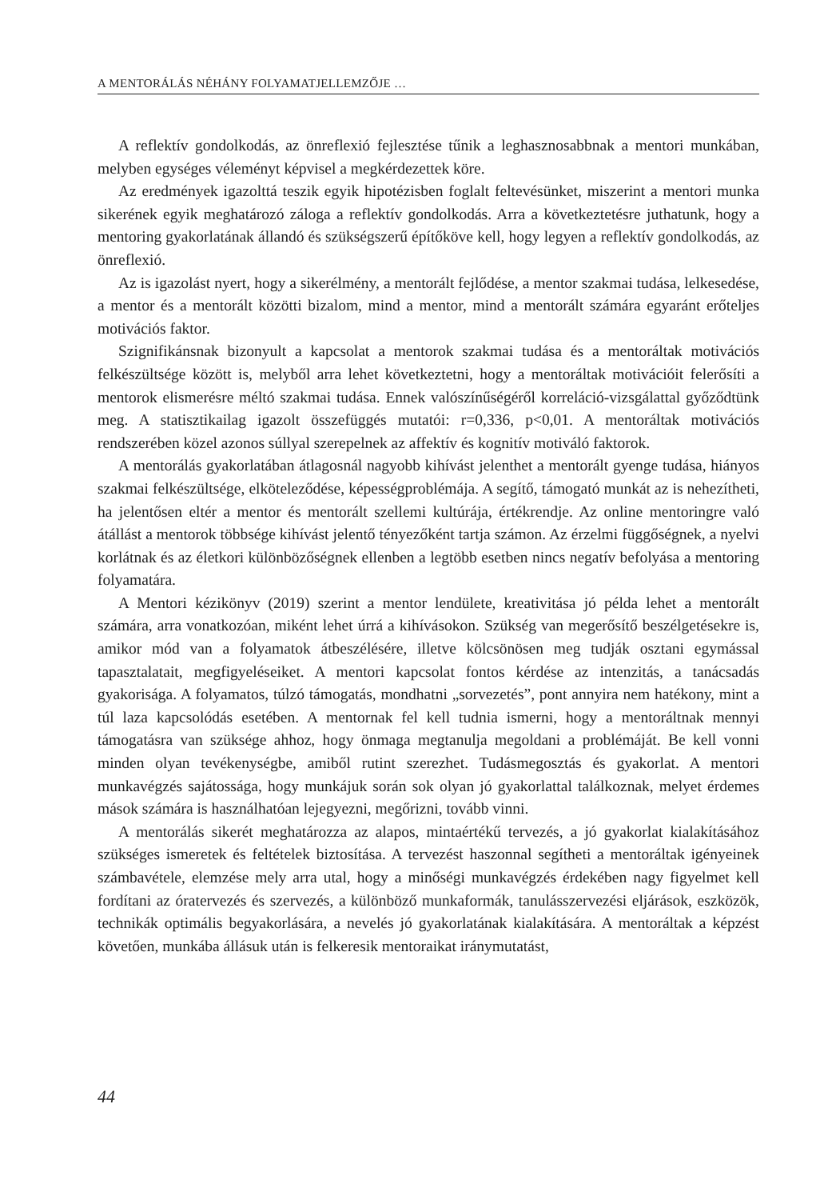A MENTORÁLÁS NÉHÁNY FOLYAMATJELLEMZŐJE …
A reflektív gondolkodás, az önreflexió fejlesztése tűnik a leghasznosabbnak a mentori munkában, melyben egységes véleményt képvisel a megkérdezettek köre.
Az eredmények igazolttá teszik egyik hipotézisben foglalt feltevésünket, miszerint a mentori munka sikerének egyik meghatározó záloga a reflektív gondolkodás. Arra a következtetésre juthatunk, hogy a mentoring gyakorlatának állandó és szükségszerű építőköve kell, hogy legyen a reflektív gondolkodás, az önreflexió.
Az is igazolást nyert, hogy a sikerélmény, a mentorált fejlődése, a mentor szakmai tudása, lelkesedése, a mentor és a mentorált közötti bizalom, mind a mentor, mind a mentorált számára egyaránt erőteljes motivációs faktor.
Szignifikánsnak bizonyult a kapcsolat a mentorok szakmai tudása és a mentoráltak motivációs felkészültsége között is, melyből arra lehet következtetni, hogy a mentoráltak motivációit felerősíti a mentorok elismerésre méltó szakmai tudása. Ennek valószínűségéről korreláció-vizsgálattal győződtünk meg. A statisztikailag igazolt összefüggés mutatói: r=0,336, p<0,01. A mentoráltak motivációs rendszerében közel azonos súllyal szerepelnek az affektív és kognitív motiváló faktorok.
A mentorálás gyakorlatában átlagosnál nagyobb kihívást jelenthet a mentorált gyenge tudása, hiányos szakmai felkészültsége, elköteleződése, képességproblémája. A segítő, támogató munkát az is nehezítheti, ha jelentősen eltér a mentor és mentorált szellemi kultúrája, értékrendje. Az online mentoringre való átállást a mentorok többsége kihívást jelentő tényezőként tartja számon. Az érzelmi függőségnek, a nyelvi korlátnak és az életkori különbözőségnek ellenben a legtöbb esetben nincs negatív befolyása a mentoring folyamatára.
A Mentori kézikönyv (2019) szerint a mentor lendülete, kreativitása jó példa lehet a mentorált számára, arra vonatkozóan, miként lehet úrrá a kihívásokon. Szükség van megerősítő beszélgetésekre is, amikor mód van a folyamatok átbeszélésére, illetve kölcsönösen meg tudják osztani egymással tapasztalatait, megfigyeléseiket. A mentori kapcsolat fontos kérdése az intenzitás, a tanácsadás gyakorisága. A folyamatos, túlzó támogatás, mondhatni „sorvezetés”, pont annyira nem hatékony, mint a túl laza kapcsolódás esetében. A mentornak fel kell tudnia ismerni, hogy a mentoráltnak mennyi támogatásra van szüksége ahhoz, hogy önmaga megtanulja megoldani a problémáját. Be kell vonni minden olyan tevékenységbe, amiből rutint szerezhet. Tudásmegosztás és gyakorlat. A mentori munkavégzés sajátossága, hogy munkájuk során sok olyan jó gyakorlattal találkoznak, melyet érdemes mások számára is használhatóan lejegyezni, megőrizni, tovább vinni.
A mentorálás sikerét meghatározza az alapos, mintaértékű tervezés, a jó gyakorlat kialakításához szükséges ismeretek és feltételek biztosítása. A tervezést haszonnal segítheti a mentoráltak igényeinek számbavétele, elemzése mely arra utal, hogy a minőségi munkavégzés érdekében nagy figyelmet kell fordítani az óratervezés és szervezés, a különböző munkaformák, tanulásszervezési eljárások, eszközök, technikák optimális begyakorlására, a nevelés jó gyakorlatának kialakítására. A mentoráltak a képzést követően, munkába állásuk után is felkeresik mentoraikat iránymutatást,
44